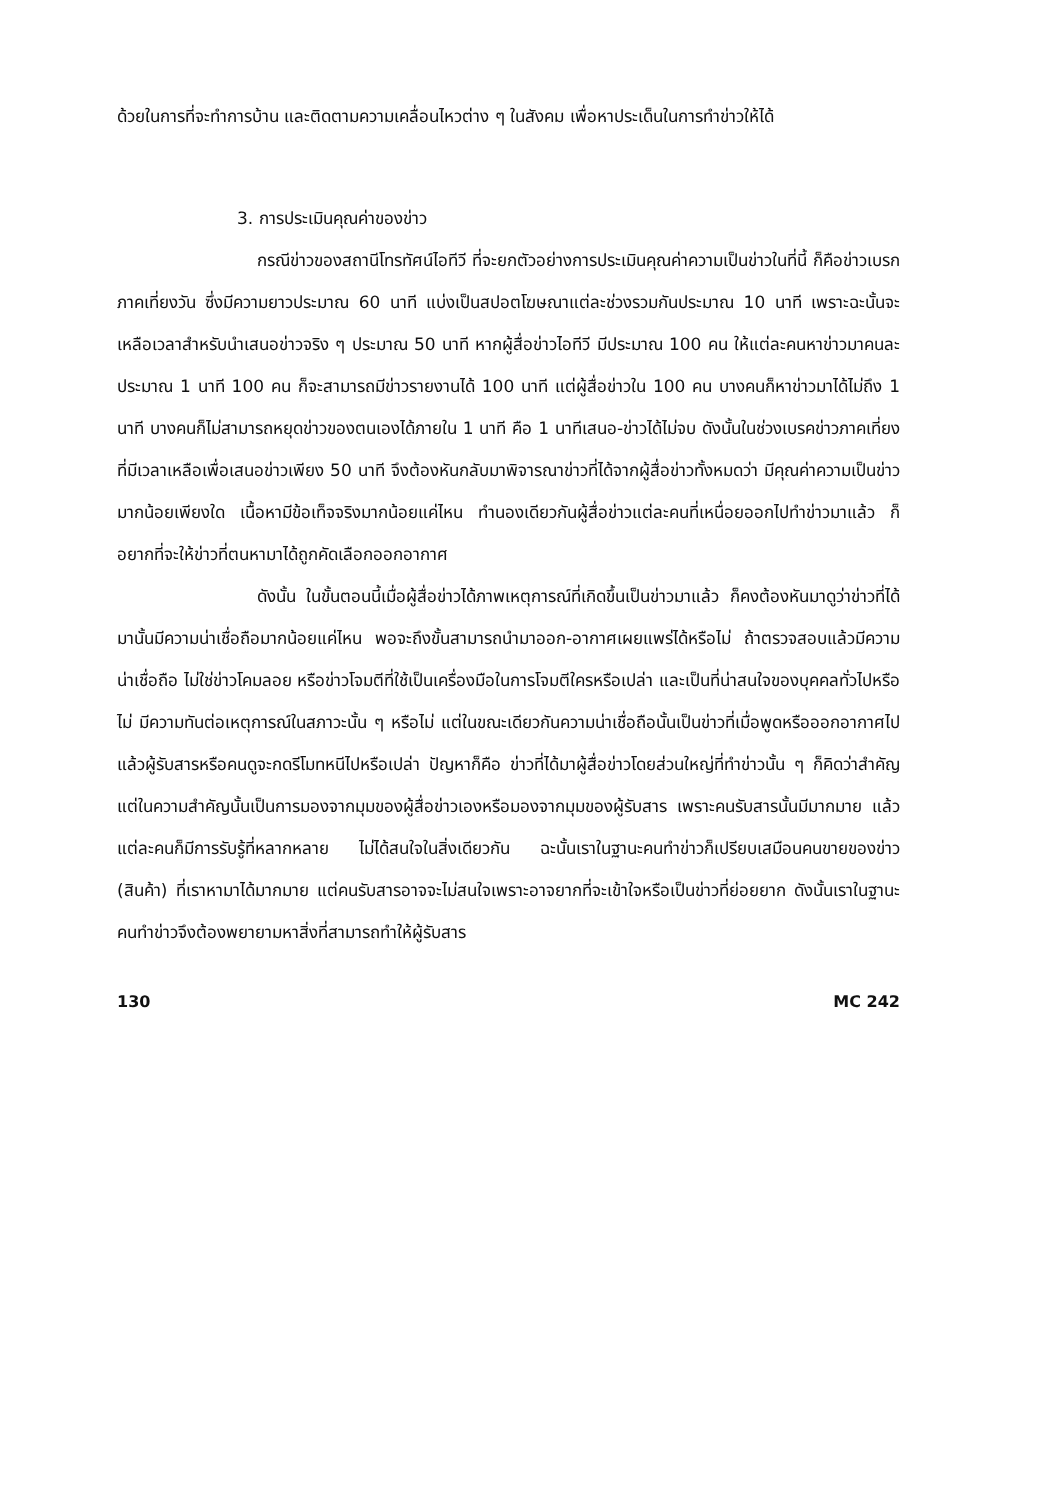ด้วยในการที่จะทำการบ้าน และติดตามความเคลื่อนไหวต่าง ๆ ในสังคม เพื่อหาประเด็นในการทำข่าวให้ได้
3. การประเมินคุณค่าของข่าว
กรณีข่าวของสถานีโทรทัศน์ไอทีวี ที่จะยกตัวอย่างการประเมินคุณค่าความเป็นข่าวในที่นี้ ก็คือข่าวเบรกภาคเที่ยงวัน ซึ่งมีความยาวประมาณ 60 นาที แบ่งเป็นสปอตโฆษณาแต่ละช่วงรวมกันประมาณ 10 นาที เพราะฉะนั้นจะเหลือเวลาสำหรับนำเสนอข่าวจริง ๆ ประมาณ 50 นาที หากผู้สื่อข่าวไอทีวี มีประมาณ 100 คน ให้แต่ละคนหาข่าวมาคนละประมาณ 1 นาที 100 คน ก็จะสามารถมีข่าวรายงานได้ 100 นาที แต่ผู้สื่อข่าวใน 100 คน บางคนก็หาข่าวมาได้ไม่ถึง 1 นาที บางคนก็ไม่สามารถหยุดข่าวของตนเองได้ภายใน 1 นาที คือ 1 นาทีเสนอ-ข่าวได้ไม่จบ ดังนั้นในช่วงเบรคข่าวภาคเที่ยงที่มีเวลาเหลือเพื่อเสนอข่าวเพียง 50 นาที จึงต้องหันกลับมาพิจารณาข่าวที่ได้จากผู้สื่อข่าวทั้งหมดว่า มีคุณค่าความเป็นข่าวมากน้อยเพียงใด เนื้อหามีข้อเท็จจริงมากน้อยแค่ไหน ทำนองเดียวกันผู้สื่อข่าวแต่ละคนที่เหนื่อยออกไปทำข่าวมาแล้ว ก็อยากที่จะให้ข่าวที่ตนหามาได้ถูกคัดเลือกออกอากาศ
ดังนั้น ในขั้นตอนนี้เมื่อผู้สื่อข่าวได้ภาพเหตุการณ์ที่เกิดขึ้นเป็นข่าวมาแล้ว ก็คงต้องหันมาดูว่าข่าวที่ได้มานั้นมีความน่าเชื่อถือมากน้อยแค่ไหน พอจะถึงขั้นสามารถนำมาออก-อากาศเผยแพร่ได้หรือไม่ ถ้าตรวจสอบแล้วมีความน่าเชื่อถือ ไม่ใช่ข่าวโคมลอย หรือข่าวโจมตีที่ใช้เป็นเครื่องมือในการโจมตีใครหรือเปล่า และเป็นที่น่าสนใจของบุคคลทั่วไปหรือไม่ มีความทันต่อเหตุการณ์ในสภาวะนั้น ๆ หรือไม่ แต่ในขณะเดียวกันความน่าเชื่อถือนั้นเป็นข่าวที่เมื่อพูดหรือออกอากาศไปแล้วผู้รับสารหรือคนดูจะกดรีโมทหนีไปหรือเปล่า ปัญหาก็คือ ข่าวที่ได้มาผู้สื่อข่าวโดยส่วนใหญ่ที่ทำข่าวนั้น ๆ ก็คิดว่าสำคัญ แต่ในความสำคัญนั้นเป็นการมองจากมุมของผู้สื่อข่าวเองหรือมองจากมุมของผู้รับสาร เพราะคนรับสารนั้นมีมากมาย แล้วแต่ละคนก็มีการรับรู้ที่หลากหลาย ไม่ได้สนใจในสิ่งเดียวกัน ฉะนั้นเราในฐานะคนทำข่าวก็เปรียบเสมือนคนขายของข่าว (สินค้า) ที่เราหามาได้มากมาย แต่คนรับสารอาจจะไม่สนใจเพราะอาจยากที่จะเข้าใจหรือเป็นข่าวที่ย่อยยาก ดังนั้นเราในฐานะคนทำข่าวจึงต้องพยายามหาสิ่งที่สามารถทำให้ผู้รับสาร
130 MC 242